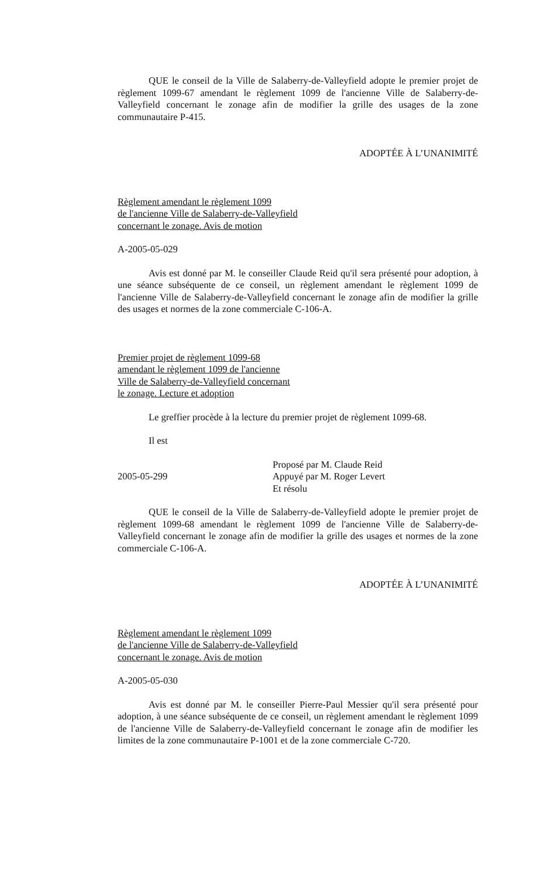QUE le conseil de la Ville de Salaberry-de-Valleyfield adopte le premier projet de règlement 1099-67 amendant le règlement 1099 de l'ancienne Ville de Salaberry-de-Valleyfield concernant le zonage afin de modifier la grille des usages de la zone communautaire P-415.
ADOPTÉE À L’UNANIMITÉ
Règlement amendant le règlement 1099
de l'ancienne Ville de Salaberry-de-Valleyfield
concernant le zonage. Avis de motion
A-2005-05-029
Avis est donné par M. le conseiller Claude Reid qu'il sera présenté pour adoption, à une séance subséquente de ce conseil, un règlement amendant le règlement 1099 de l'ancienne Ville de Salaberry-de-Valleyfield concernant le zonage afin de modifier la grille des usages et normes de la zone commerciale C-106-A.
Premier projet de règlement 1099-68
amendant le règlement 1099 de l'ancienne
Ville de Salaberry-de-Valleyfield concernant
le zonage. Lecture et adoption
Le greffier procède à la lecture du premier projet de règlement 1099-68.
Il est
2005-05-299
Proposé par M. Claude Reid
Appuyé par M. Roger Levert
Et résolu
QUE le conseil de la Ville de Salaberry-de-Valleyfield adopte le premier projet de règlement 1099-68 amendant le règlement 1099 de l'ancienne Ville de Salaberry-de-Valleyfield concernant le zonage afin de modifier la grille des usages et normes de la zone commerciale C-106-A.
ADOPTÉE À L’UNANIMITÉ
Règlement amendant le règlement 1099
de l'ancienne Ville de Salaberry-de-Valleyfield
concernant le zonage. Avis de motion
A-2005-05-030
Avis est donné par M. le conseiller Pierre-Paul Messier qu'il sera présenté pour adoption, à une séance subséquente de ce conseil, un règlement amendant le règlement 1099 de l'ancienne Ville de Salaberry-de-Valleyfield concernant le zonage afin de modifier les limites de la zone communautaire P-1001 et de la zone commerciale C-720.